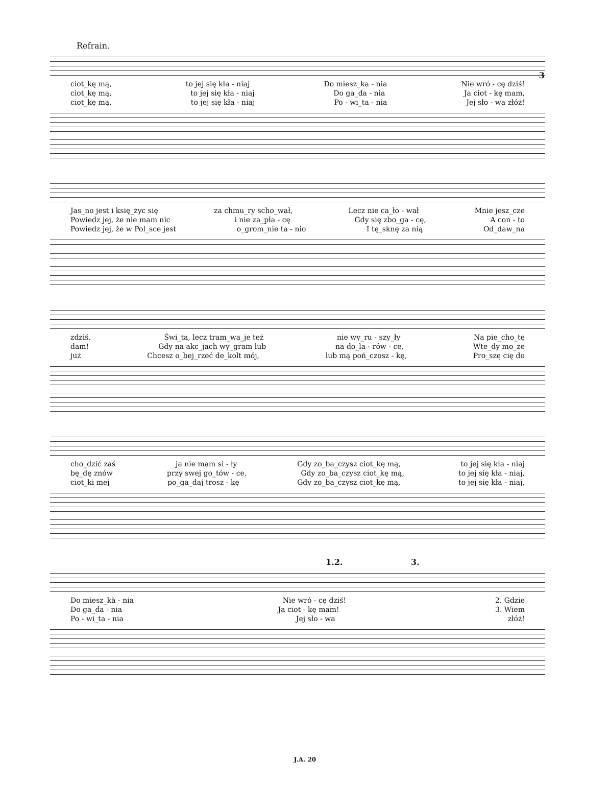3
Refrain.
ciot_kę mą, to jej się kła - niaj Do miesz_ka - nia Nie wró - cę dziś!
ciot_kę mą, to jej się kła - niaj Do ga_da - nia Ja ciot - kę mam,
ciot_kę mą, to jej się kła - niaj Po - wi_ta - nia Jej sło - wa złóż!
Jas_no jest i księ_życ się za chmu_ry scho_wał, Lecz nie ca_ło - wał Mnie jesz_cze
Powiedz jej, że nie mam nic i nie za_pła - cę Gdy się zbo_ga - cę, A con - to
Powiedz jej, że w Pol_sce jest o_grom_nie ta - nio I tę_sknę za nią Od_daw_na
zdziś. Świ_ta, lecz tram_wa_je też nie wy_ru - szy_ły Na pie_cho_tę
dam! Gdy na akc_jach wy_gram lub na do_la - rów - ce, Wte_dy mo_że
już Chcesz o_bej_rzeć de_kolt mój, lub mą poń_czosz - kę, Pro_szę cię do
cho_dzić zaś ja nie mam si - ły Gdy zo_ba_czysz ciot_kę mą, to jej się kła - niaj
bę_dę znów przy swej go_tów - ce, Gdy zo_ba_czysz ciot_kę mą, to jej się kła - niaj,
ciot_ki mej po_ga_daj trosz - kę Gdy zo_ba_czysz ciot_kę mą, to jej się kła - niaj,
1.2. 3.
Do miesz_kà - nia Nie wró - cę dziś! 2. Gdzie
Do ga_da - nia Ja ciot - kę mam! 3. Wiem
Po - wi_ta - nia Jej sło - wa złóż!
J.A. 20